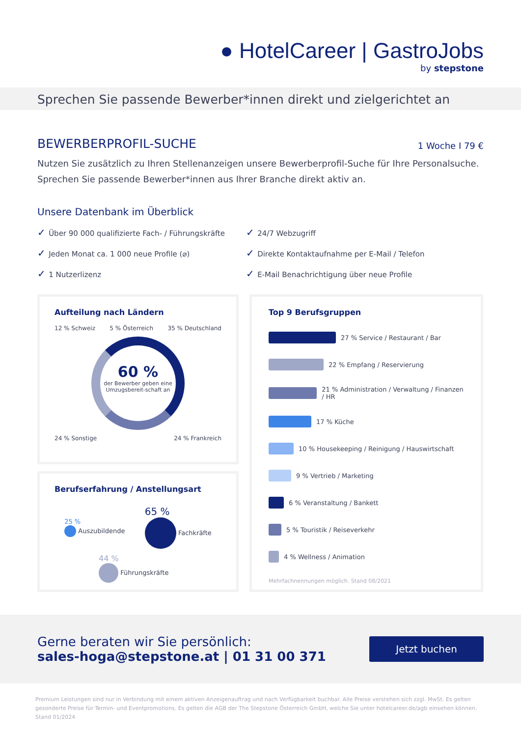● HotelCareer | GastroJobs
by stepstone
Sprechen Sie passende Bewerber*innen direkt und zielgerichtet an
BEWERBERPROFIL-SUCHE 1 Woche I 79 €
Nutzen Sie zusätzlich zu Ihren Stellenanzeigen unsere Bewerberprofil-Suche für Ihre Personalsuche. Sprechen Sie passende Bewerber*innen aus Ihrer Branche direkt aktiv an.
Unsere Datenbank im Überblick
Über 90 000 qualifizierte Fach- / Führungskräfte
24/7 Webzugriff
Jeden Monat ca. 1 000 neue Profile (⌀)
Direkte Kontaktaufnahme per E-Mail / Telefon
1 Nutzerlizenz
E-Mail Benachrichtigung über neue Profile
Aufteilung nach Ländern
12 % Schweiz 5 % Österreich 35 % Deutschland
60 %
der Bewerber geben eine Umzugsbereit-schaft an
24 % Sonstige 24 % Frankreich
Berufserfahrung / Anstellungsart
25 %
Auszubildende
65 %
Fachkräfte
44 %
Führungskräfte
Top 9 Berufsgruppen
27 % Service / Restaurant / Bar
22 % Empfang / Reservierung
21 % Administration / Verwaltung / Finanzen / HR
17 % Küche
10 % Housekeeping / Reinigung / Hauswirtschaft
9 % Vertrieb / Marketing
6 % Veranstaltung / Bankett
5 % Touristik / Reiseverkehr
4 % Wellness / Animation
Mehrfachnennungen möglich. Stand 08/2021
Gerne beraten wir Sie persönlich:
sales-hoga@stepstone.at | 01 31 00 371
Jetzt buchen
Premium Leistungen sind nur in Verbindung mit einem aktiven Anzeigenauftrag und nach Verfügbarkeit buchbar. Alle Preise verstehen sich zzgl. MwSt. Es gelten gesonderte Preise für Termin- und Eventpromotions. Es gelten die AGB der The Stepstone Österreich GmbH, welche Sie unter hotelcareer.de/agb einsehen können. Stand 01/2024